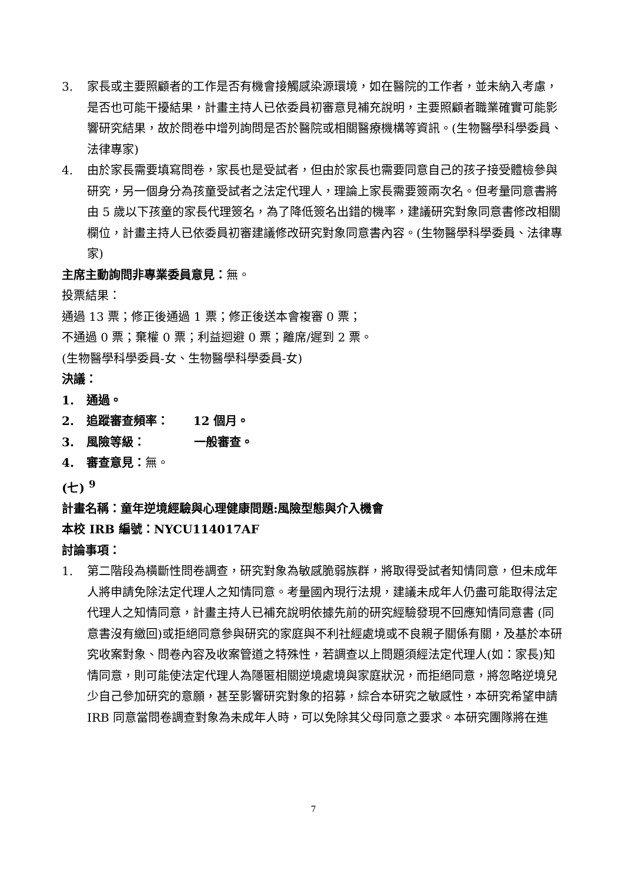3. 家長或主要照顧者的工作是否有機會接觸感染源環境，如在醫院的工作者，並未納入考慮，是否也可能干擾結果，計畫主持人已依委員初審意見補充說明，主要照顧者職業確實可能影響研究結果，故於問卷中增列詢問是否於醫院或相關醫療機構等資訊。(生物醫學科學委員、法律專家)
4. 由於家長需要填寫問卷，家長也是受試者，但由於家長也需要同意自己的孩子接受體檢參與研究，另一個身分為孩童受試者之法定代理人，理論上家長需要簽兩次名。但考量同意書將由 5 歲以下孩童的家長代理簽名，為了降低簽名出錯的機率，建議研究對象同意書修改相關欄位，計畫主持人已依委員初審建議修改研究對象同意書內容。(生物醫學科學委員、法律專家)
主席主動詢問非專業委員意見：無。
投票結果：
通過 13 票；修正後通過 1 票；修正後送本會複審 0 票；
不通過 0 票；棄權 0 票；利益迴避 0 票；離席/遲到 2 票。
(生物醫學科學委員-女、生物醫學科學委員-女)
決議：
1. 通過。
2. 追蹤審查頻率： 12 個月。
3. 風險等級： 一般審查。
4. 審查意見：無。
(七) <sup>9</sup>
計畫名稱：童年逆境經驗與心理健康問題:風險型態與介入機會
本校 IRB 編號：NYCU114017AF
討論事項：
1. 第二階段為橫斷性問卷調查，研究對象為敏感脆弱族群，將取得受試者知情同意，但未成年人將申請免除法定代理人之知情同意。考量國內現行法規，建議未成年人仍盡可能取得法定代理人之知情同意，計畫主持人已補充說明依據先前的研究經驗發現不回應知情同意書 (同意書沒有繳回)或拒絕同意參與研究的家庭與不利社經處境或不良親子關係有關，及基於本研究收案對象、問卷內容及收案管道之特殊性，若調查以上問題須經法定代理人(如：家長)知情同意，則可能使法定代理人為隱匿相關逆境處境與家庭狀況，而拒絕同意，將忽略逆境兒少自己參加研究的意願，甚至影響研究對象的招募，綜合本研究之敏感性，本研究希望申請 IRB 同意當問卷調查對象為未成年人時，可以免除其父母同意之要求。本研究團隊將在進
7